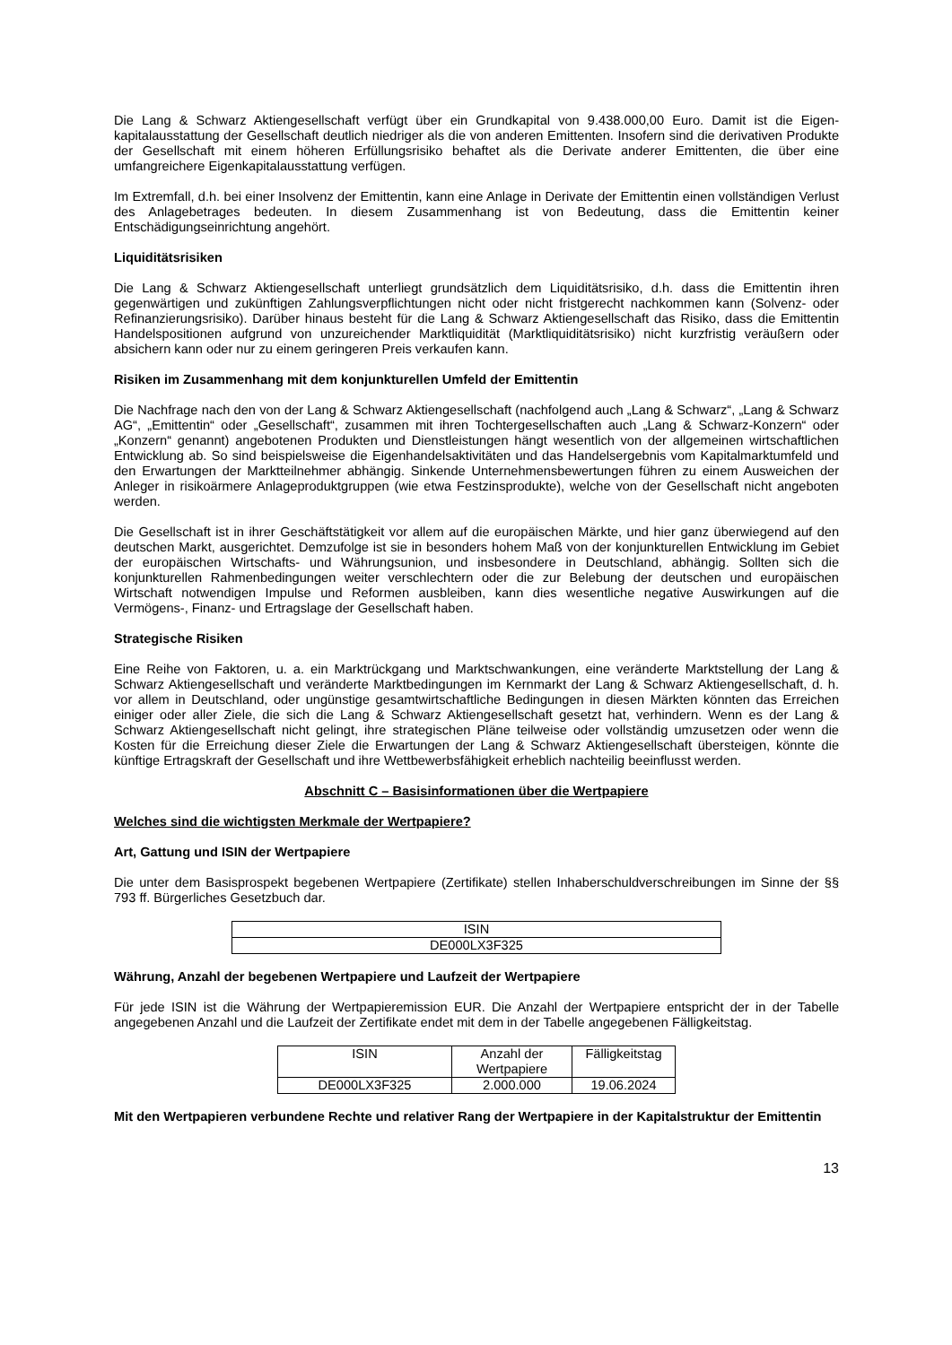Die Lang & Schwarz Aktiengesellschaft verfügt über ein Grundkapital von 9.438.000,00 Euro. Damit ist die Eigen-kapitalausstattung der Gesellschaft deutlich niedriger als die von anderen Emittenten. Insofern sind die derivativen Produkte der Gesellschaft mit einem höheren Erfüllungsrisiko behaftet als die Derivate anderer Emittenten, die über eine umfangreichere Eigenkapitalausstattung verfügen.
Im Extremfall, d.h. bei einer Insolvenz der Emittentin, kann eine Anlage in Derivate der Emittentin einen vollständigen Verlust des Anlagebetrages bedeuten. In diesem Zusammenhang ist von Bedeutung, dass die Emittentin keiner Entschädigungseinrichtung angehört.
Liquiditätsrisiken
Die Lang & Schwarz Aktiengesellschaft unterliegt grundsätzlich dem Liquiditätsrisiko, d.h. dass die Emittentin ihren gegenwärtigen und zukünftigen Zahlungsverpflichtungen nicht oder nicht fristgerecht nachkommen kann (Solvenz- oder Refinanzierungsrisiko). Darüber hinaus besteht für die Lang & Schwarz Aktiengesellschaft das Risiko, dass die Emittentin Handelspositionen aufgrund von unzureichender Marktliquidität (Marktliquiditätsrisiko) nicht kurzfristig veräußern oder absichern kann oder nur zu einem geringeren Preis verkaufen kann.
Risiken im Zusammenhang mit dem konjunkturellen Umfeld der Emittentin
Die Nachfrage nach den von der Lang & Schwarz Aktiengesellschaft (nachfolgend auch „Lang & Schwarz“, „Lang & Schwarz AG“, „Emittentin“ oder „Gesellschaft“, zusammen mit ihren Tochtergesellschaften auch „Lang & Schwarz-Konzern“ oder „Konzern“ genannt) angebotenen Produkten und Dienstleistungen hängt wesentlich von der allgemeinen wirtschaftlichen Entwicklung ab. So sind beispielsweise die Eigenhandelsaktivitäten und das Handelsergebnis vom Kapitalmarktumfeld und den Erwartungen der Marktteilnehmer abhängig. Sinkende Unternehmensbewertungen führen zu einem Ausweichen der Anleger in risikoärmere Anlageproduktgruppen (wie etwa Festzinsprodukte), welche von der Gesellschaft nicht angeboten werden.
Die Gesellschaft ist in ihrer Geschäftstätigkeit vor allem auf die europäischen Märkte, und hier ganz überwiegend auf den deutschen Markt, ausgerichtet. Demzufolge ist sie in besonders hohem Maß von der konjunkturellen Entwicklung im Gebiet der europäischen Wirtschafts- und Währungsunion, und insbesondere in Deutschland, abhängig. Sollten sich die konjunkturellen Rahmenbedingungen weiter verschlechtern oder die zur Belebung der deutschen und europäischen Wirtschaft notwendigen Impulse und Reformen ausbleiben, kann dies wesentliche negative Auswirkungen auf die Vermögens-, Finanz- und Ertragslage der Gesellschaft haben.
Strategische Risiken
Eine Reihe von Faktoren, u. a. ein Marktrückgang und Marktschwankungen, eine veränderte Marktstellung der Lang & Schwarz Aktiengesellschaft und veränderte Marktbedingungen im Kernmarkt der Lang & Schwarz Aktiengesellschaft, d. h. vor allem in Deutschland, oder ungünstige gesamtwirtschaftliche Bedingungen in diesen Märkten könnten das Erreichen einiger oder aller Ziele, die sich die Lang & Schwarz Aktiengesellschaft gesetzt hat, verhindern. Wenn es der Lang & Schwarz Aktiengesellschaft nicht gelingt, ihre strategischen Pläne teilweise oder vollständig umzusetzen oder wenn die Kosten für die Erreichung dieser Ziele die Erwartungen der Lang & Schwarz Aktiengesellschaft übersteigen, könnte die künftige Ertragskraft der Gesellschaft und ihre Wettbewerbsfähigkeit erheblich nachteilig beeinflusst werden.
Abschnitt C – Basisinformationen über die Wertpapiere
Welches sind die wichtigsten Merkmale der Wertpapiere?
Art, Gattung und ISIN der Wertpapiere
Die unter dem Basisprospekt begebenen Wertpapiere (Zertifikate) stellen Inhaberschuldverschreibungen im Sinne der §§ 793 ff. Bürgerliches Gesetzbuch dar.
| ISIN |
| --- |
| DE000LX3F325 |
Währung, Anzahl der begebenen Wertpapiere und Laufzeit der Wertpapiere
Für jede ISIN ist die Währung der Wertpapieremission EUR. Die Anzahl der Wertpapiere entspricht der in der Tabelle angegebenen Anzahl und die Laufzeit der Zertifikate endet mit dem in der Tabelle angegebenen Fälligkeitstag.
| ISIN | Anzahl der Wertpapiere | Fälligkeitstag |
| --- | --- | --- |
| DE000LX3F325 | 2.000.000 | 19.06.2024 |
Mit den Wertpapieren verbundene Rechte und relativer Rang der Wertpapiere in der Kapitalstruktur der Emittentin
13